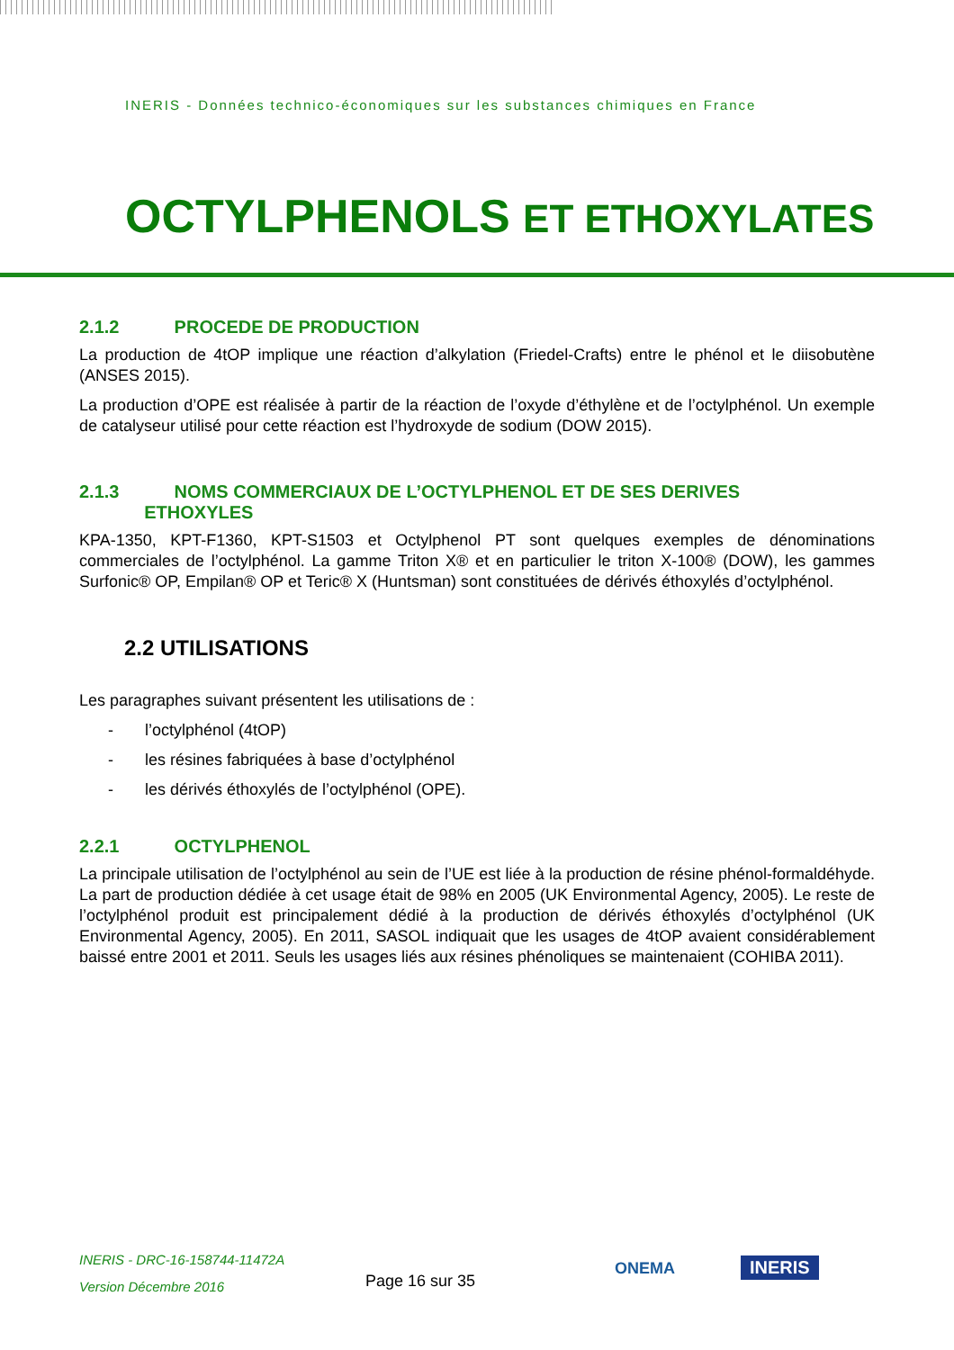INERIS - Données technico-économiques sur les substances chimiques en France
OCTYLPHENOLS ET ETHOXYLATES
2.1.2 PROCEDE DE PRODUCTION
La production de 4tOP implique une réaction d’alkylation (Friedel-Crafts) entre le phénol et le diisobutène (ANSES 2015).
La production d’OPE est réalisée à partir de la réaction de l’oxyde d’éthylène et de l’octylphénol. Un exemple de catalyseur utilisé pour cette réaction est l’hydroxyde de sodium (DOW 2015).
2.1.3 NOMS COMMERCIAUX DE L’OCTYLPHENOL ET DE SES DERIVES
ETHOXYLES
KPA-1350, KPT-F1360, KPT-S1503 et Octylphenol PT sont quelques exemples de dénominations commerciales de l’octylphénol. La gamme Triton X® et en particulier le triton X-100® (DOW), les gammes Surfonic® OP, Empilan® OP et Teric® X (Huntsman) sont constituées de dérivés éthoxylés d’octylphénol.
2.2 UTILISATIONS
Les paragraphes suivant présentent les utilisations de :
- l’octylphénol (4tOP)
- les résines fabriquées à base d’octylphénol
- les dérivés éthoxylés de l’octylphénol (OPE).
2.2.1 OCTYLPHENOL
La principale utilisation de l’octylphénol au sein de l’UE est liée à la production de résine phénol-formaldéhyde. La part de production dédiée à cet usage était de 98% en 2005 (UK Environmental Agency, 2005). Le reste de l’octylphénol produit est principalement dédié à la production de dérivés éthoxylés d’octylphénol (UK Environmental Agency, 2005). En 2011, SASOL indiquait que les usages de 4tOP avaient considérablement baissé entre 2001 et 2011. Seuls les usages liés aux résines phénoliques se maintenaient (COHIBA 2011).
INERIS - DRC-16-158744-11472A
Version Décembre 2016
Page 16 sur 35
ONEMA INERIS